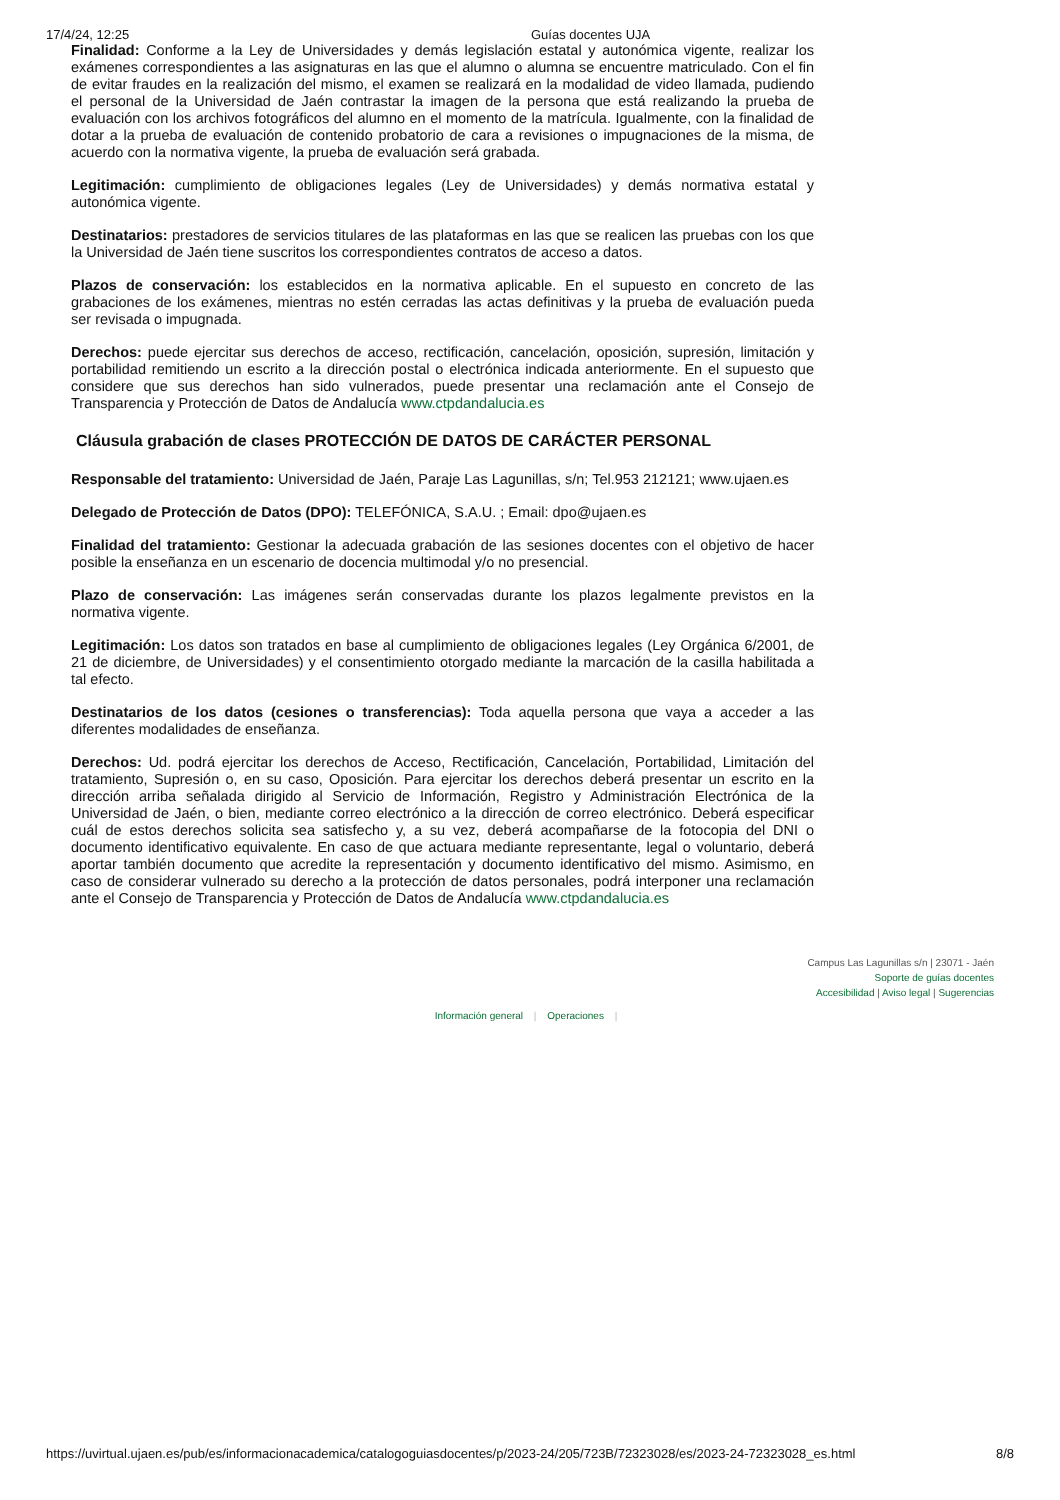17/4/24, 12:25 Guías docentes UJA
Finalidad: Conforme a la Ley de Universidades y demás legislación estatal y autonómica vigente, realizar los exámenes correspondientes a las asignaturas en las que el alumno o alumna se encuentre matriculado. Con el fin de evitar fraudes en la realización del mismo, el examen se realizará en la modalidad de video llamada, pudiendo el personal de la Universidad de Jaén contrastar la imagen de la persona que está realizando la prueba de evaluación con los archivos fotográficos del alumno en el momento de la matrícula. Igualmente, con la finalidad de dotar a la prueba de evaluación de contenido probatorio de cara a revisiones o impugnaciones de la misma, de acuerdo con la normativa vigente, la prueba de evaluación será grabada.
Legitimación: cumplimiento de obligaciones legales (Ley de Universidades) y demás normativa estatal y autonómica vigente.
Destinatarios: prestadores de servicios titulares de las plataformas en las que se realicen las pruebas con los que la Universidad de Jaén tiene suscritos los correspondientes contratos de acceso a datos.
Plazos de conservación: los establecidos en la normativa aplicable. En el supuesto en concreto de las grabaciones de los exámenes, mientras no estén cerradas las actas definitivas y la prueba de evaluación pueda ser revisada o impugnada.
Derechos: puede ejercitar sus derechos de acceso, rectificación, cancelación, oposición, supresión, limitación y portabilidad remitiendo un escrito a la dirección postal o electrónica indicada anteriormente. En el supuesto que considere que sus derechos han sido vulnerados, puede presentar una reclamación ante el Consejo de Transparencia y Protección de Datos de Andalucía www.ctpdandalucia.es
Cláusula grabación de clases PROTECCIÓN DE DATOS DE CARÁCTER PERSONAL
Responsable del tratamiento: Universidad de Jaén, Paraje Las Lagunillas, s/n; Tel.953 212121; www.ujaen.es
Delegado de Protección de Datos (DPO): TELEFÓNICA, S.A.U. ; Email: dpo@ujaen.es
Finalidad del tratamiento: Gestionar la adecuada grabación de las sesiones docentes con el objetivo de hacer posible la enseñanza en un escenario de docencia multimodal y/o no presencial.
Plazo de conservación: Las imágenes serán conservadas durante los plazos legalmente previstos en la normativa vigente.
Legitimación: Los datos son tratados en base al cumplimiento de obligaciones legales (Ley Orgánica 6/2001, de 21 de diciembre, de Universidades) y el consentimiento otorgado mediante la marcación de la casilla habilitada a tal efecto.
Destinatarios de los datos (cesiones o transferencias): Toda aquella persona que vaya a acceder a las diferentes modalidades de enseñanza.
Derechos: Ud. podrá ejercitar los derechos de Acceso, Rectificación, Cancelación, Portabilidad, Limitación del tratamiento, Supresión o, en su caso, Oposición. Para ejercitar los derechos deberá presentar un escrito en la dirección arriba señalada dirigido al Servicio de Información, Registro y Administración Electrónica de la Universidad de Jaén, o bien, mediante correo electrónico a la dirección de correo electrónico. Deberá especificar cuál de estos derechos solicita sea satisfecho y, a su vez, deberá acompañarse de la fotocopia del DNI o documento identificativo equivalente. En caso de que actuara mediante representante, legal o voluntario, deberá aportar también documento que acredite la representación y documento identificativo del mismo. Asimismo, en caso de considerar vulnerado su derecho a la protección de datos personales, podrá interponer una reclamación ante el Consejo de Transparencia y Protección de Datos de Andalucía www.ctpdandalucia.es
Campus Las Lagunillas s/n | 23071 - Jaén
Soporte de guías docentes
Accesibilidad | Aviso legal | Sugerencias
Información general | Operaciones |
https://uvirtual.ujaen.es/pub/es/informacionacademica/catalogoguiasdocentes/p/2023-24/205/723B/72323028/es/2023-24-72323028_es.html 8/8